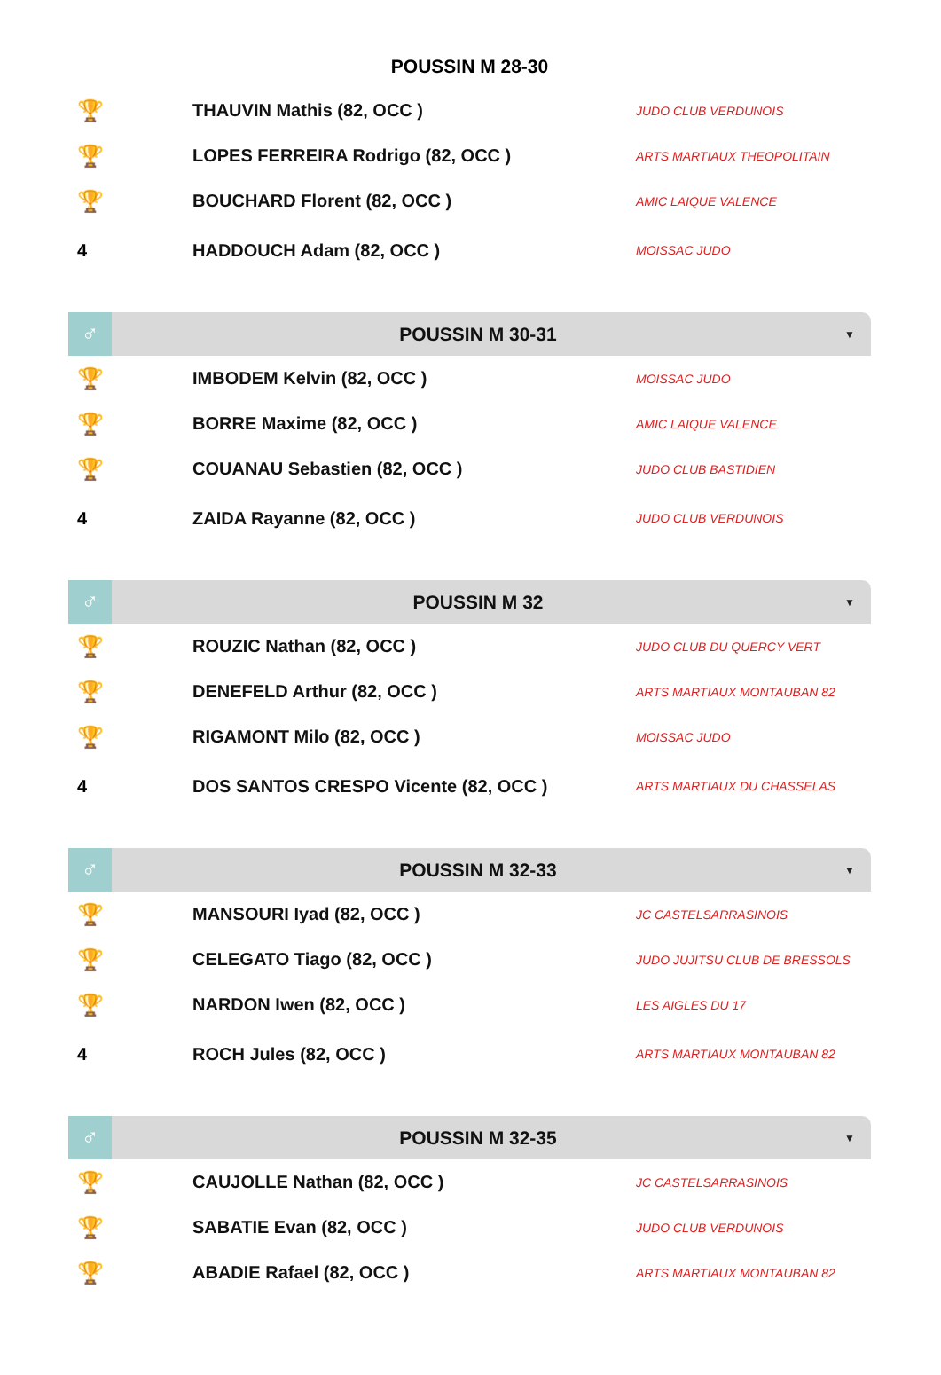POUSSIN M 28-30
| 🏆 | THAUVIN Mathis (82, OCC ) | JUDO CLUB VERDUNOIS |
| 🏆 | LOPES FERREIRA Rodrigo (82, OCC ) | ARTS MARTIAUX THEOPOLITAIN |
| 🏆 | BOUCHARD Florent (82, OCC ) | AMIC LAIQUE VALENCE |
| 4 | HADDOUCH Adam (82, OCC ) | MOISSAC JUDO |
♂
POUSSIN M 30-31
▼
| 🏆 | IMBODEM Kelvin (82, OCC ) | MOISSAC JUDO |
| 🏆 | BORRE Maxime (82, OCC ) | AMIC LAIQUE VALENCE |
| 🏆 | COUANAU Sebastien (82, OCC ) | JUDO CLUB BASTIDIEN |
| 4 | ZAIDA Rayanne (82, OCC ) | JUDO CLUB VERDUNOIS |
♂
POUSSIN M 32
▼
| 🏆 | ROUZIC Nathan (82, OCC ) | JUDO CLUB DU QUERCY VERT |
| 🏆 | DENEFELD Arthur (82, OCC ) | ARTS MARTIAUX MONTAUBAN 82 |
| 🏆 | RIGAMONT Milo (82, OCC ) | MOISSAC JUDO |
| 4 | DOS SANTOS CRESPO Vicente (82, OCC ) | ARTS MARTIAUX DU CHASSELAS |
♂
POUSSIN M 32-33
▼
| 🏆 | MANSOURI Iyad (82, OCC ) | JC CASTELSARRASINOIS |
| 🏆 | CELEGATO Tiago (82, OCC ) | JUDO JUJITSU CLUB DE BRESSOLS |
| 🏆 | NARDON Iwen (82, OCC ) | LES AIGLES DU 17 |
| 4 | ROCH Jules (82, OCC ) | ARTS MARTIAUX MONTAUBAN 82 |
♂
POUSSIN M 32-35
▼
| 🏆 | CAUJOLLE Nathan (82, OCC ) | JC CASTELSARRASINOIS |
| 🏆 | SABATIE Evan (82, OCC ) | JUDO CLUB VERDUNOIS |
| 🏆 | ABADIE Rafael (82, OCC ) | ARTS MARTIAUX MONTAUBAN 82 |